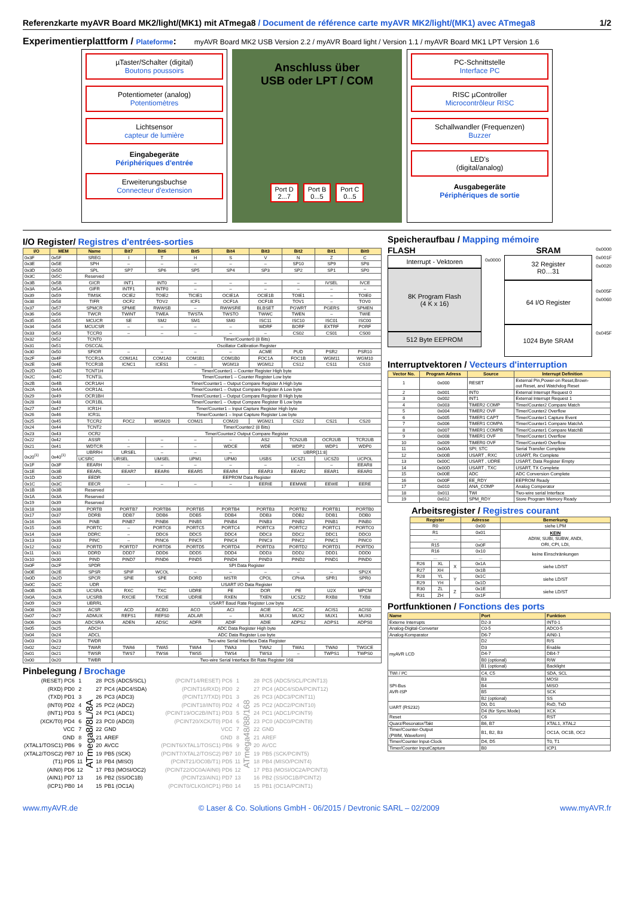Referenzkarte myAVR Board MK2/light/(MK1) mit ATmega8 / Document de référence carte myAVR MK2/light/(MK1) avec ATmega8
1/2
Experimentierplattform / Plateforme:
myAVR Board MK2 USB Version 2.2 / myAVR Board light / Version 1.1 / myAVR Board MK1 LPT Version 1.6
µTaster/Schalter (digital)
Boutons poussoirs
Potentiometer (analog)
Potentiomètres
Lichtsensor
capteur de lumière
Eingabegeräte
Périphériques d'entrée
Erweiterungsbuchse
Connecteur d'extension
Anschluss über
USB oder LPT / COM
Port D
2...7 Port B
0...5 Port C
0...5
PC-Schnittstelle
Interface PC
RISC µController
Microcontrôleur RISC
Schallwandler (Frequenzen)
Buzzer
LED's
(digital/analog)
Ausgabegeräte
Périphériques de sortie
I/O Register/ Registres d'entrées-sorties
| I/O | MEM | Name | Bit7 | Bit6 | Bit5 | Bit4 | Bit3 | Bit2 | Bit1 | Bit0 |
| --- | --- | --- | --- | --- | --- | --- | --- | --- | --- | --- |
| 0x3F | 0x5F | SREG | I | T | H | S | V | N | Z | C |
| 0x3E | 0x5E | SPH | – | – | – | – | – | SP10 | SP9 | SP8 |
| 0x3D | 0x5D | SPL | SP7 | SP6 | SP5 | SP4 | SP3 | SP2 | SP1 | SP0 |
| 0x3C | 0x5C | Reserved | | | | | | | | |
| 0x3B | 0x5B | GICR | INT1 | INT0 | – | – | – | – | IVSEL | IVCE |
| 0x3A | 0x5A | GIFR | INTF1 | INTF0 | – | – | – | – | – | – |
| 0x39 | 0x59 | TIMSK | OCIE2 | TOIE2 | TICIE1 | OCIE1A | OCIE1B | TOIE1 | – | TOIE0 |
| 0x38 | 0x58 | TIFR | OCF2 | TOV2 | ICF1 | OCF1A | OCF1B | TOV1 | – | TOV0 |
| 0x37 | 0x57 | SPMCR | SPMIE | RWWSB | – | RWWSRE | BLBSET | PGWRT | PGERS | SPMEN |
| 0x36 | 0x56 | TWCR | TWINT | TWEA | TWSTA | TWSTO | TWWC | TWEN | – | TWIE |
| 0x35 | 0x55 | MCUCR | SE | SM2 | SM1 | SM0 | ISC11 | ISC10 | ISC01 | ISC00 |
| 0x34 | 0x54 | MCUCSR | – | – | – | – | WDRF | BORF | EXTRF | PORF |
| 0x33 | 0x53 | TCCR0 | – | – | – | – | – | CS02 | CS01 | CS00 |
| 0x32 | 0x52 | TCNT0 | Timer/Counter0 (8 Bits) | | | | | | | |
| 0x31 | 0x51 | OSCCAL | Oscillator Calibration Register | | | | | | | |
| 0x30 | 0x50 | SFIOR | – | – | – | – | ACME | PUD | PSR2 | PSR10 |
| 0x2F | 0x4F | TCCR1A | COM1A1 | COM1A0 | COM1B1 | COM1B0 | FOC1A | FOC1B | WGM11 | WGM10 |
| 0x2E | 0x4E | TCCR1B | ICNC1 | ICES1 | – | WGM13 | WGM12 | CS12 | CS11 | CS10 |
| 0x2D | 0x4D | TCNT1H | Timer/Counter1 – Counter Register High byte | | | | | | | |
| 0x2C | 0x4C | TCNT1L | Timer/Counter1 – Counter Register Low byte | | | | | | | |
| 0x2B | 0x4B | OCR1AH | Timer/Counter1 – Output Compare Register A High byte | | | | | | | |
| 0x2A | 0x4A | OCR1AL | Timer/Counter1 – Output Compare Register A Low byte | | | | | | | |
| 0x29 | 0x49 | OCR1BH | Timer/Counter1 – Output Compare Register B High byte | | | | | | | |
| 0x28 | 0x48 | OCR1BL | Timer/Counter1 – Output Compare Register B Low byte | | | | | | | |
| 0x27 | 0x47 | ICR1H | Timer/Counter1 – Input Capture Register High byte | | | | | | | |
| 0x26 | 0x46 | ICR1L | Timer/Counter1 – Input Capture Register Low byte | | | | | | | |
| 0x25 | 0x45 | TCCR2 | FOC2 | WGM20 | COM21 | COM20 | WGM21 | CS22 | CS21 | CS20 |
| 0x24 | 0x44 | TCNT2 | Timer/Counter2 (8 Bits) | | | | | | | |
| 0x23 | 0x43 | OCR2 | Timer/Counter2 Output Compare Register | | | | | | | |
| 0x22 | 0x42 | ASSR | - | – | – | – | AS2 | TCN2UB | OCR2UB | TCR2UB |
| 0x21 | 0x41 | WDTCR | – | – | – | WDCE | WDE | WDP2 | WDP1 | WDP0 |
| 0x20<sup>(1)</sup> | 0x40<sup>(1)</sup> | UBRRH | URSEL | – | – | – | UBRR[11:8] | | | |
| | | UCSRC | URSEL | UMSEL | UPM1 | UPM0 | USBS | UCSZ1 | UCSZ0 | UCPOL |
| 0x1F | 0x3F | EEARH | – | – | – | – | – | – | – | EEAR8 |
| 0x1E | 0x3E | EEARL | EEAR7 | EEAR6 | EEAR5 | EEAR4 | EEAR3 | EEAR2 | EEAR1 | EEAR0 |
| 0x1D | 0x3D | EEDR | EEPROM Data Register | | | | | | | |
| 0x1C | 0x3C | EECR | – | – | – | – | EERIE | EEMWE | EEWE | EERE |
| 0x1B | 0x3B | Reserved | | | | | | | | |
| 0x1A | 0x3A | Reserved | | | | | | | | |
| 0x19 | 0x39 | Reserved | | | | | | | | |
| 0x18 | 0x38 | PORTB | PORTB7 | PORTB6 | PORTB5 | PORTB4 | PORTB3 | PORTB2 | PORTB1 | PORTB0 |
| 0x17 | 0x37 | DDRB | DDB7 | DDB6 | DDB5 | DDB4 | DDB3 | DDB2 | DDB1 | DDB0 |
| 0x16 | 0x36 | PINB | PINB7 | PINB6 | PINB5 | PINB4 | PINB3 | PINB2 | PINB1 | PINB0 |
| 0x15 | 0x35 | PORTC | – | PORTC6 | PORTC5 | PORTC4 | PORTC3 | PORTC2 | PORTC1 | PORTC0 |
| 0x14 | 0x34 | DDRC | – | DDC6 | DDC5 | DDC4 | DDC3 | DDC2 | DDC1 | DDC0 |
| 0x13 | 0x33 | PINC | – | PINC6 | PINC5 | PINC4 | PINC3 | PINC2 | PINC1 | PINC0 |
| 0x12 | 0x32 | PORTD | PORTD7 | PORTD6 | PORTD5 | PORTD4 | PORTD3 | PORTD2 | PORTD1 | PORTD0 |
| 0x11 | 0x31 | DDRD | DDD7 | DDD6 | DDD5 | DDD4 | DDD3 | DDD2 | DDD1 | DDD0 |
| 0x10 | 0x30 | PIND | PIND7 | PIND6 | PIND5 | PIND4 | PIND3 | PIND2 | PIND1 | PIND0 |
| 0x0F | 0x2F | SPDR | SPI Data Register | | | | | | | |
| 0x0E | 0x2E | SPSR | SPIF | WCOL | – | – | – | – | – | SPI2X |
| 0x0D | 0x2D | SPCR | SPIE | SPE | DORD | MSTR | CPOL | CPHA | SPR1 | SPR0 |
| 0x0C | 0x2C | UDR | USART I/O Data Register | | | | | | | |
| 0x0B | 0x2B | UCSRA | RXC | TXC | UDRE | FE | DOR | PE | U2X | MPCM |
| 0x0A | 0x2A | UCSRB | RXCIE | TXCIE | UDRIE | RXEN | TXEN | UCSZ2 | RXB8 | TXB8 |
| 0x09 | 0x29 | UBRRL | USART Baud Rate Register Low byte | | | | | | | |
| 0x08 | 0x28 | ACSR | ACD | ACBG | ACO | ACI | ACIE | ACIC | ACIS1 | ACIS0 |
| 0x07 | 0x27 | ADMUX | REFS1 | REFS0 | ADLAR | – | MUX3 | MUX2 | MUX1 | MUX0 |
| 0x06 | 0x26 | ADCSRA | ADEN | ADSC | ADFR | ADIF | ADIE | ADPS2 | ADPS1 | ADPS0 |
| 0x05 | 0x25 | ADCH | ADC Data Register High byte | | | | | | | |
| 0x04 | 0x24 | ADCL | ADC Data Register Low byte | | | | | | | |
| 0x03 | 0x23 | TWDR | Two-wire Serial Interface Data Register | | | | | | | |
| 0x02 | 0x22 | TWAR | TWA6 | TWA5 | TWA4 | TWA3 | TWA2 | TWA1 | TWA0 | TWGCE |
| 0x01 | 0x21 | TWSR | TWS7 | TWS6 | TWS5 | TWS4 | TWS3 | – | TWPS1 | TWPS0 |
| 0x00 | 0x20 | TWBR | Two-wire Serial Interface Bit Rate Register 168 | | | | | | | |
Pinbelegung / Brochage
| (RESET) PC6 | 1 | ATmega8/8L/8A | 28 | PC5 (ADC5/SCL) |
| (RXD) PD0 | 2 | | 27 | PC4 (ADC4/SDA) |
| (TXD) PD1 | 3 | | 26 | PC3 (ADC3) |
| (INT0) PD2 | 4 | | 25 | PC2 (ADC2) |
| (INT1) PD3 | 5 | | 24 | PC1 (ADC1) |
| (XCK/T0) PD4 | 6 | | 23 | PC0 (ADC0) |
| VCC | 7 | | 22 | GND |
| GND | 8 | | 21 | AREF |
| (XTAL1/TOSC1) PB6 | 9 | | 20 | AVCC |
| (XTAL2/TOSC2) PB7 | 10 | | 19 | PB5 (SCK) |
| (T1) PD5 | 11 | | 18 | PB4 (MISO) |
| (AIN0) PD6 | 12 | | 17 | PB3 (MOSI/OC2) |
| (AIN1) PD7 | 13 | | 16 | PB2 (SS/OC1B) |
| (ICP1) PB0 | 14 | | 15 | PB1 (OC1A) |
| (PCINT14/RESET) PC6 | 1 | ATmega48/88/168 | 28 | PC5 (ADC5/SCL/PCINT13) |
| (PCINT16/RXD) PD0 | 2 | | 27 | PC4 (ADC4/SDA/PCINT12) |
| (PCINT17/TXD) PD1 | 3 | | 26 | PC3 (ADC3/PCINT11) |
| (PCINT18/INT0) PD2 | 4 | | 25 | PC2 (ADC2/PCINT10) |
| (PCINT19/OC2B/INT1) PD3 | 5 | | 24 | PC1 (ADC1/PCINT9) |
| (PCINT20/XCK/T0) PD4 | 6 | | 23 | PC0 (ADC0/PCINT8) |
| VCC | 7 | | 22 | GND |
| GND | 8 | | 21 | AREF |
| (PCINT6/XTAL1/TOSC1) PB6 | 9 | | 20 | AVCC |
| (PCINT7/XTAL2/TOSC2) PB7 | 10 | | 19 | PB5 (SCK/PCINT5) |
| (PCINT21/OC0B/T1) PD5 | 11 | | 18 | PB4 (MISO/PCINT4) |
| (PCINT22/OC0A/AIN0) PD6 | 12 | | 17 | PB3 (MOSI/OC2A/PCINT3) |
| (PCINT23/AIN1) PD7 | 13 | | 16 | PB2 (SS/OC1B/PCINT2) |
| (PCINT0/CLKO/ICP1) PB0 | 14 | | 15 | PB1 (OC1A/PCINT1) |
Speicheraufbau / Mapping mémoire
FLASH
Interrupt - Vektoren
8K Program Flash
(4 K x 16)
512 Byte EEPROM
0x0000
SRAM
32 Register
R0…31
64 I/O Register
1024 Byte SRAM
0x0000
0x001F
0x0020
0x005F
0x0060
0x045F
Interruptvektoren / Vecteurs d'interruption
| Vector No. | Program Adress | Source | Interrupt Definition |
| --- | --- | --- | --- |
| 1 | 0x000 | RESET | External Pin,Power-on Reset,Brown- out Reset, and Watchdog Reset |
| 2 | 0x001 | INT0 | External Interrupt Request 0 |
| 3 | 0x002 | INT1 | External Interrupt Request 1 |
| 4 | 0x003 | TIMER2 COMP | Timer/Counter2 Compare Match |
| 5 | 0x004 | TIMER2 OVF | Timer/Counter2 Overflow |
| 6 | 0x005 | TIMER1 CAPT | Timer/Counter1 Capture Event |
| 7 | 0x006 | TIMER1 COMPA | Timer/Counter1 Compare MatchA |
| 8 | 0x007 | TIMER1 COMPB | Timer/Counter1 Compare MatchB |
| 9 | 0x008 | TIMER1 OVF | Timer/Counter1 Overflow |
| 10 | 0x009 | TIMER0 OVF | Timer/Counter0 Overflow |
| 11 | 0x00A | SPI; STC | Serial Transfer Complete |
| 12 | 0x00B | USART , RXC | USART, Rx Complete |
| 13 | 0x00C | USART , UDRE | USART, Data Register Empty |
| 14 | 0x00D | USART , TXC | USART, TX Complete |
| 15 | 0x00E | ADC | ADC Conversion Complete |
| 16 | 0x00F | EE_RDY | EEPROM Ready |
| 17 | 0x010 | ANA_COMP | Analog Comperator |
| 18 | 0x011 | TWI | Two-wire serial Interface |
| 19 | 0x012 | SPM_RDY | Store Program Memory Ready |
Arbeitsregister / Registres courant
| Register | | | Adresse | Bemerkung |
| --- | --- | --- | --- | --- |
| R0 | | | 0x00 | siehe LPM |
| R1 | | | 0x01 | KEIN ADIW, SUBI, SUBW, ANDI, ORI, CPI, LDI, |
| ... | | | ... | |
| R15 | | | 0x0F | |
| R16 | | | 0x10 | keine Einschränkungen |
| ... | | | ... | |
| R26 | XL | X | 0x1A | siehe LD/ST |
| R27 | XH | | 0x1B | |
| R28 | YL | Y | 0x1C | siehe LD/ST |
| R29 | YH | | 0x1D | |
| R30 | ZL | Z | 0x1E | siehe LD/ST |
| R31 | ZH | | 0x1F | |
Portfunktionen / Fonctions des ports
| Name | Port | Funktion |
| --- | --- | --- |
| Externe Interrupts | D2-3 | INT0-1 |
| Analog-Digital-Converter | C0-5 | ADC0-5 |
| Analog-Komparator | D6-7 | AIN0-1 |
| myAVR LCD | D2 | R/S |
| | D3 | Enable |
| | D4-7 | DB4-7 |
| | B0 (optional) | R/W |
| | B1 (optional) | Backlight |
| TWI / I²C | C4, C5 | SDA, SCL |
| SPI-Bus AVR-ISP | B3 | MOSI |
| | B4 | MISO |
| | B5 | SCK |
| | B2 (optional) | SS |
| UART (RS232) | D0, D1 | RxD, TxD |
| | D4 (für Sync.Mode) | XCK |
| Reset | C6 | RST |
| Quarz/Resonator/Takt | B6, B7 | XTAL1, XTAL2 |
| Timer/Counter-Output (PWM, Waveform) | B1, B2, B3 | OC1A, OC1B, OC2 |
| Timer/Counter Input-Clock | D4, D5 | T0, T1 |
| Timer/Counter InputCapture | B0 | ICP1 |
www.myAVR.de © Laser & Co. Solutions GmbH - 06/2015 / Devtronic SARL – 02/2009 www.myAVR.fr